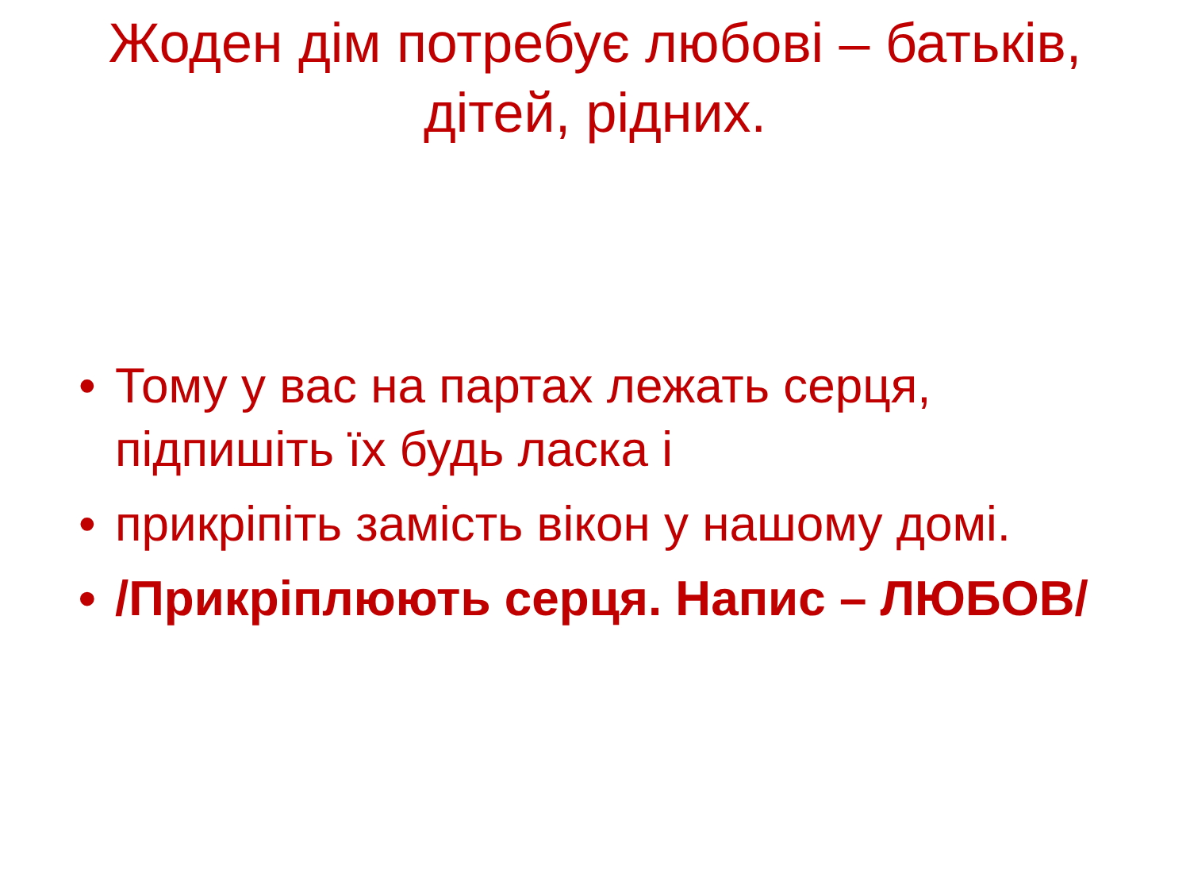Жоден дім потребує любові – батьків,
дітей, рідних.
• Тому у вас на партах лежать серця, підпишіть їх будь ласка і
• прикріпіть замість вікон у нашому домі.
• /Прикріплюють серця. Напис – ЛЮБОВ/